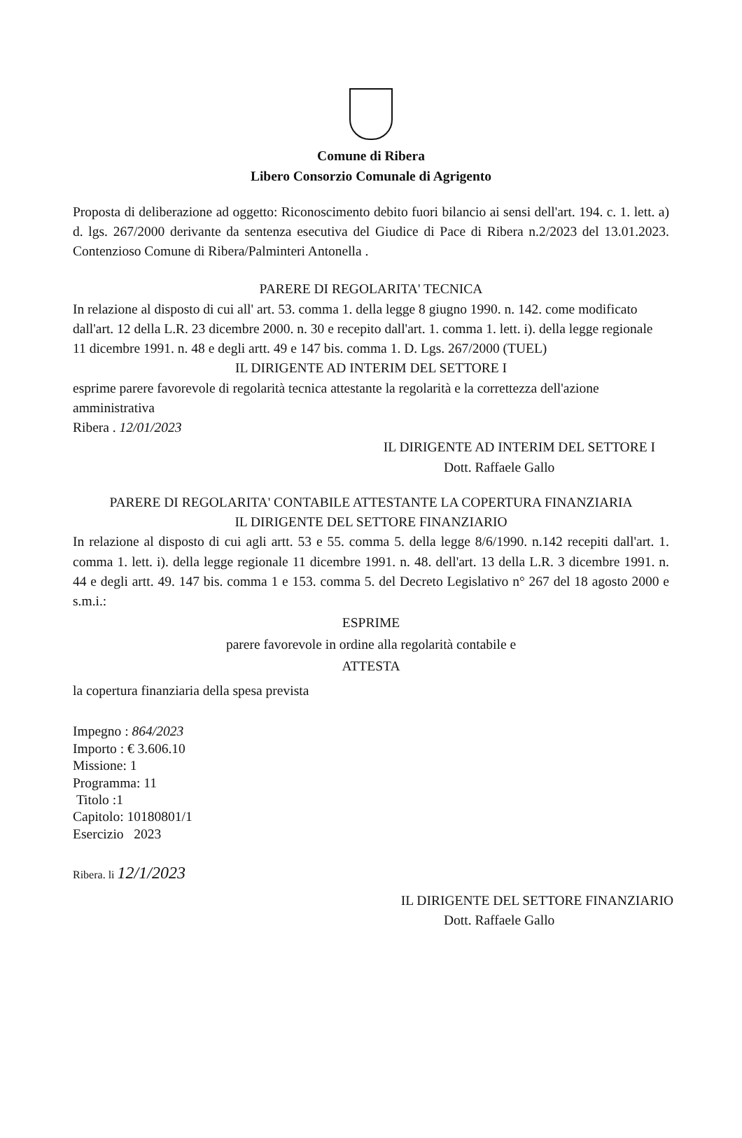Comune di Ribera
Libero Consorzio Comunale di Agrigento
Proposta di deliberazione ad oggetto: Riconoscimento debito fuori bilancio ai sensi dell'art. 194. c. 1. lett. a) d. lgs. 267/2000 derivante da sentenza esecutiva del Giudice di Pace di Ribera n.2/2023 del 13.01.2023. Contenzioso Comune di Ribera/Palminteri Antonella .
PARERE DI REGOLARITA' TECNICA
In relazione al disposto di cui all' art. 53. comma 1. della legge 8 giugno 1990. n. 142. come modificato dall'art. 12 della L.R. 23 dicembre 2000. n. 30 e recepito dall'art. 1. comma 1. lett. i). della legge regionale 11 dicembre 1991. n. 48 e degli artt. 49 e 147 bis. comma 1. D. Lgs. 267/2000 (TUEL)
IL DIRIGENTE AD INTERIM DEL SETTORE I
esprime parere favorevole di regolarità tecnica attestante la regolarità e la correttezza dell'azione amministrativa
Ribera . 12/01/2023
IL DIRIGENTE AD INTERIM DEL SETTORE I
Dott. Raffaele Gallo
PARERE DI REGOLARITA' CONTABILE ATTESTANTE LA COPERTURA FINANZIARIA
IL DIRIGENTE DEL SETTORE FINANZIARIO
In relazione al disposto di cui agli artt. 53 e 55. comma 5. della legge 8/6/1990. n.142 recepiti dall'art. 1. comma 1. lett. i). della legge regionale 11 dicembre 1991. n. 48. dell'art. 13 della L.R. 3 dicembre 1991. n. 44 e degli artt. 49. 147 bis. comma 1 e 153. comma 5. del Decreto Legislativo n° 267 del 18 agosto 2000 e s.m.i.:
ESPRIME
parere favorevole in ordine alla regolarità contabile e
ATTESTA
la copertura finanziaria della spesa prevista
Impegno : 864/2023
Importo : € 3.606.10
Missione: 1
Programma: 11
Titolo :1
Capitolo: 10180801/1
Esercizio 2023
Ribera. li 12/1/2023
IL DIRIGENTE DEL SETTORE FINANZIARIO
Dott. Raffaele Gallo